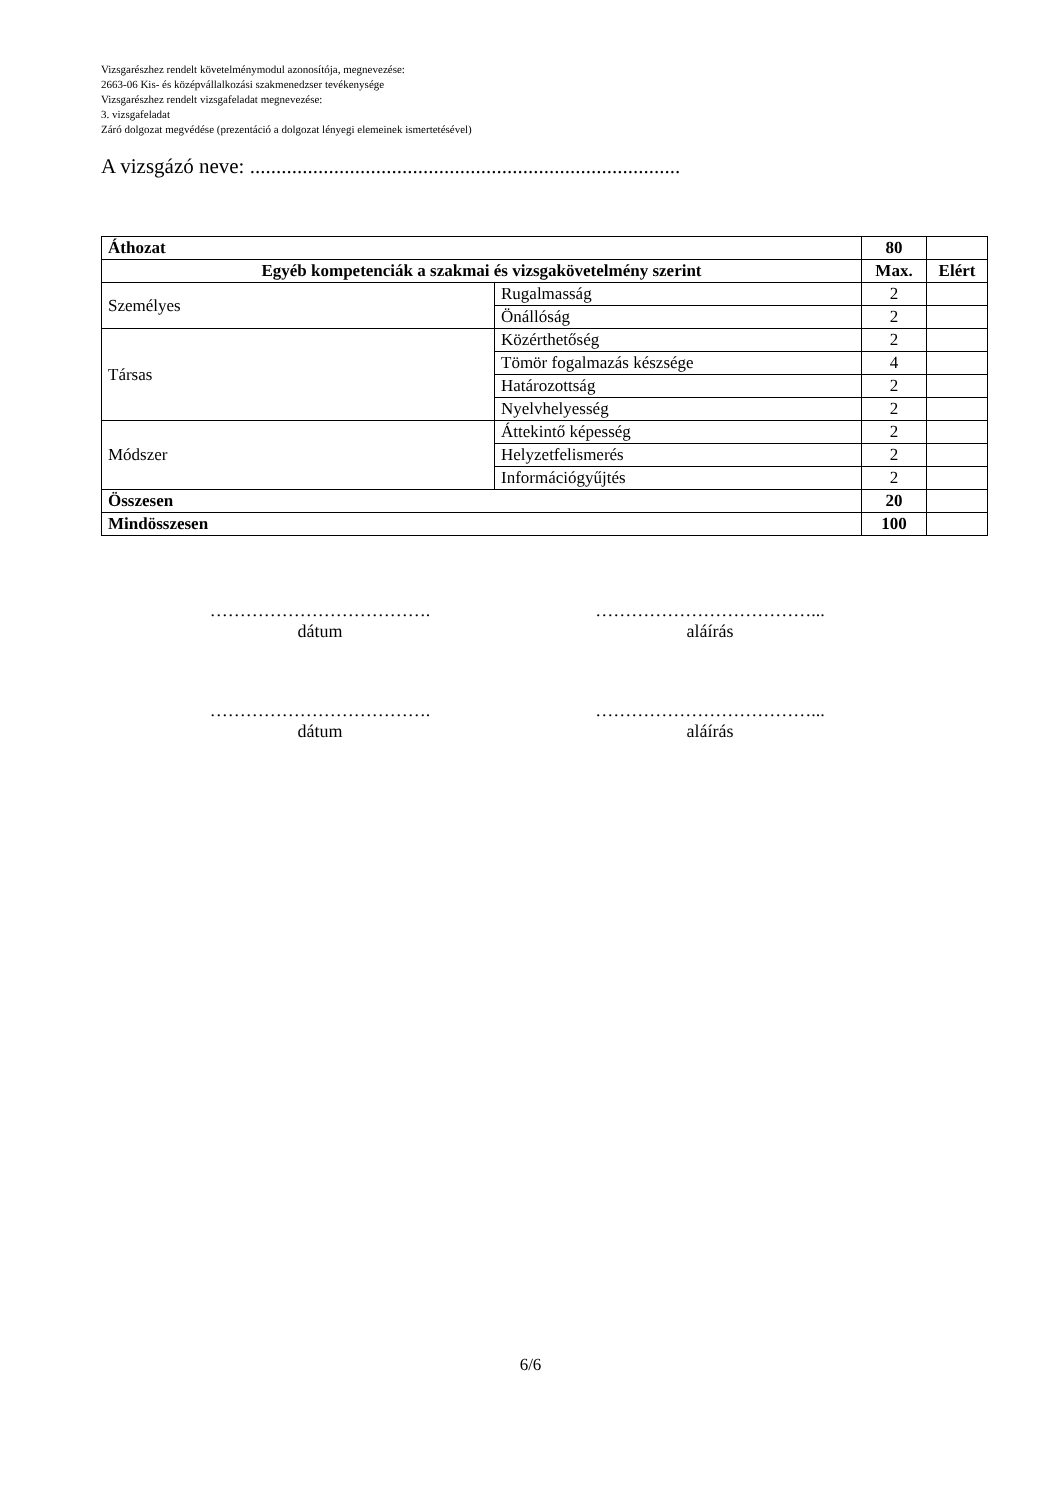Vizsgarészhez rendelt követelménymodul azonosítója, megnevezése:
2663-06 Kis- és középvállalkozási szakmenedzser tevékenysége
Vizsgarészhez rendelt vizsgafeladat megnevezése:
3. vizsgafeladat
Záró dolgozat megvédése (prezentáció a dolgozat lényegi elemeinek ismertetésével)
A vizsgázó neve: ..................................................................................
| Áthozat | | 80 | |
| Egyéb kompetenciák a szakmai és vizsgakövetelmény szerint | | Max. | Elért |
| Személyes | Rugalmasság | 2 | |
| | Önállóság | 2 | |
| Társas | Közérthetőség | 2 | |
| | Tömör fogalmazás készsége | 4 | |
| | Határozottság | 2 | |
| | Nyelvhelyesség | 2 | |
| Módszer | Áttekintő képesség | 2 | |
| | Helyzetfelismerés | 2 | |
| | Információgyűjtés | 2 | |
| Összesen | | 20 | |
| Mindösszesen | | 100 | |
……………………………….
dátum
………………………………...
aláírás
……………………………….
dátum
………………………………...
aláírás
6/6